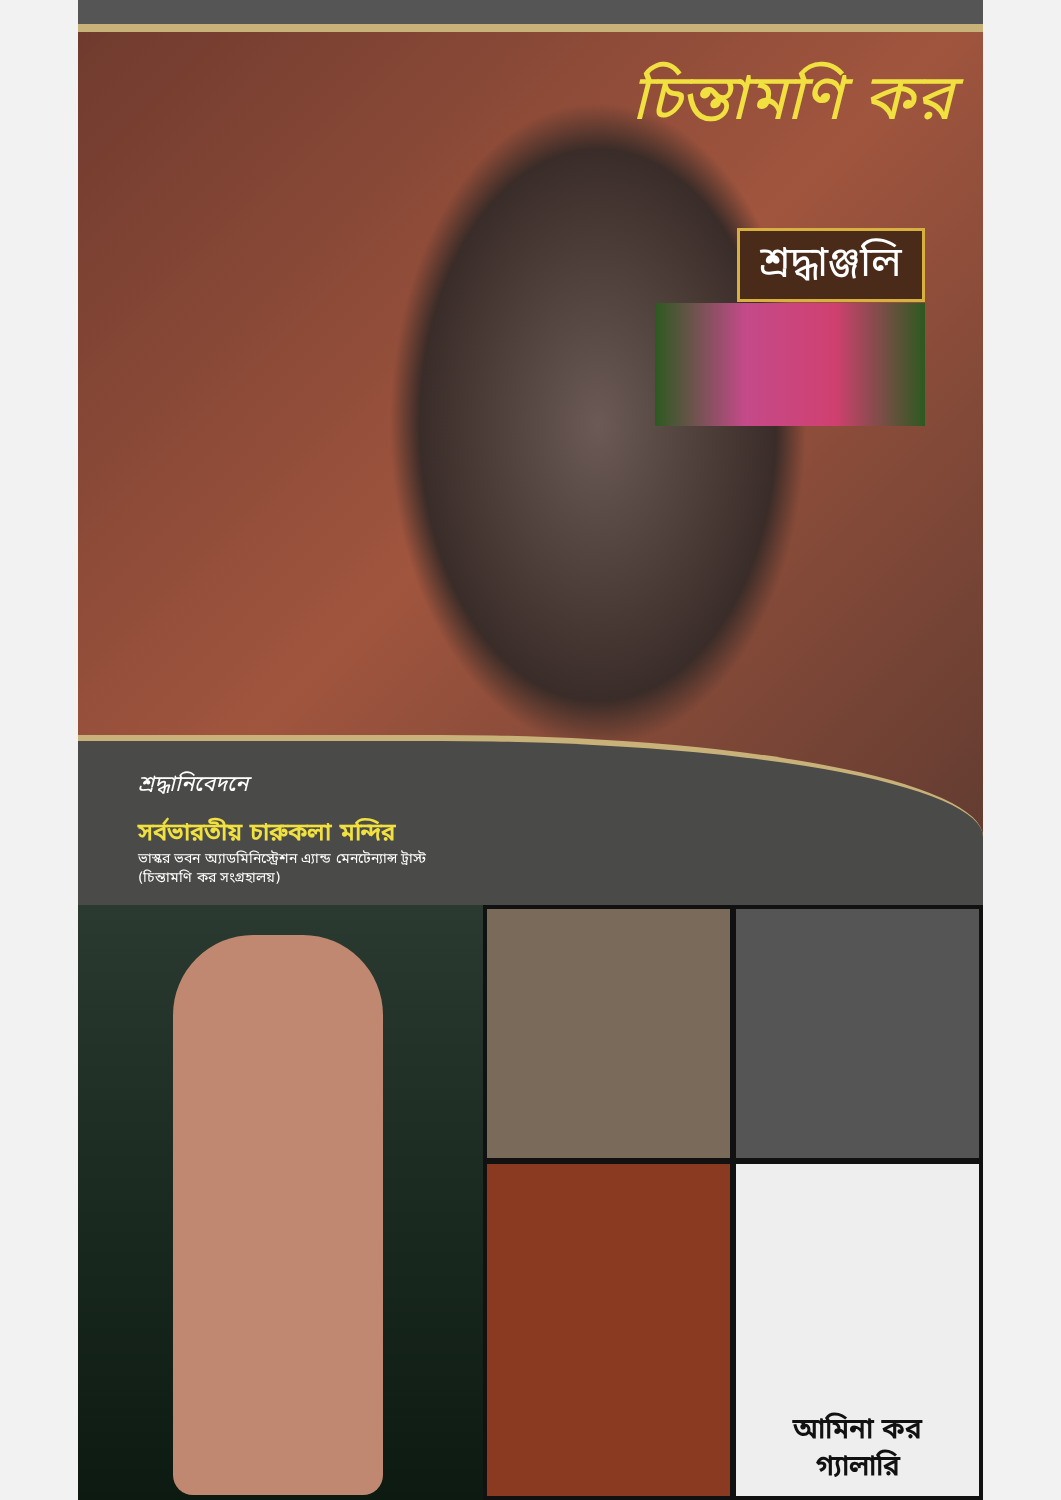চিন্তামণি কর
শ্রদ্ধাঞ্জলি
শ্রদ্ধানিবেদনে
সর্বভারতীয় চারুকলা মন্দির
ভাস্কর ভবন অ্যাডমিনিস্ট্রেশন এ্যান্ড মেনটেন্যান্স ট্রাস্ট
(চিন্তামণি কর সংগ্রহালয়)
আমিনা কর
গ্যালারি